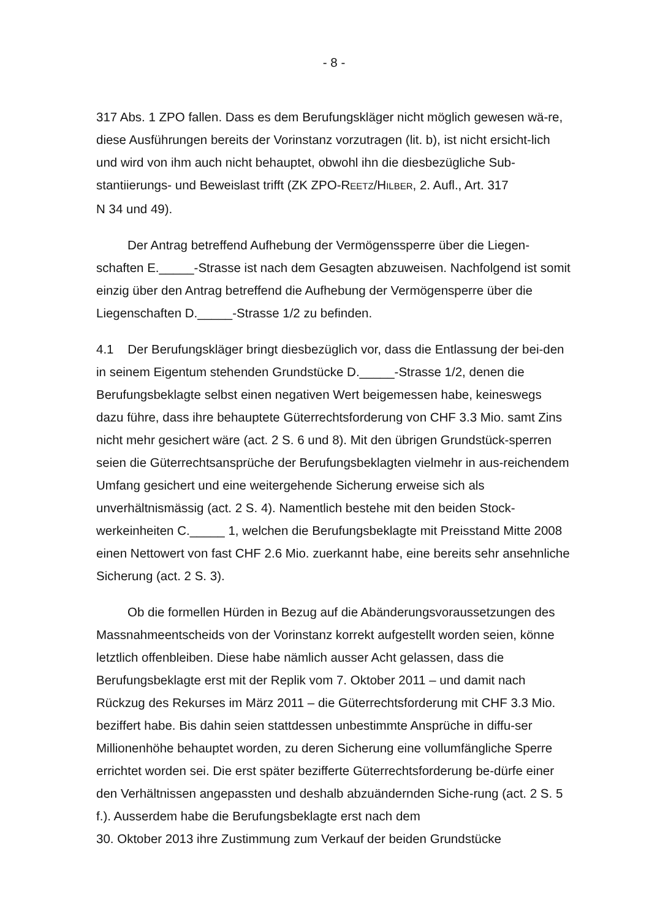- 8 -
317 Abs. 1 ZPO fallen. Dass es dem Berufungskläger nicht möglich gewesen wä-re, diese Ausführungen bereits der Vorinstanz vorzutragen (lit. b), ist nicht ersicht-lich und wird von ihm auch nicht behauptet, obwohl ihn die diesbezügliche Sub-stantiierungs- und Beweislast trifft (ZK ZPO-REETZ/HILBER, 2. Aufl., Art. 317
N 34 und 49).
Der Antrag betreffend Aufhebung der Vermögenssperre über die Liegen-schaften E._____-Strasse ist nach dem Gesagten abzuweisen. Nachfolgend ist somit einzig über den Antrag betreffend die Aufhebung der Vermögensperre über die Liegenschaften D._____-Strasse 1/2 zu befinden.
4.1 Der Berufungskläger bringt diesbezüglich vor, dass die Entlassung der bei-den in seinem Eigentum stehenden Grundstücke D._____-Strasse 1/2, denen die Berufungsbeklagte selbst einen negativen Wert beigemessen habe, keineswegs dazu führe, dass ihre behauptete Güterrechtsforderung von CHF 3.3 Mio. samt Zins nicht mehr gesichert wäre (act. 2 S. 6 und 8). Mit den übrigen Grundstück-sperren seien die Güterrechtsansprüche der Berufungsbeklagten vielmehr in aus-reichendem Umfang gesichert und eine weitergehende Sicherung erweise sich als unverhältnismässig (act. 2 S. 4). Namentlich bestehe mit den beiden Stock-werkeinheiten C._____ 1, welchen die Berufungsbeklagte mit Preisstand Mitte 2008 einen Nettowert von fast CHF 2.6 Mio. zuerkannt habe, eine bereits sehr ansehnliche Sicherung (act. 2 S. 3).
Ob die formellen Hürden in Bezug auf die Abänderungsvoraussetzungen des Massnahmeentscheids von der Vorinstanz korrekt aufgestellt worden seien, könne letztlich offenbleiben. Diese habe nämlich ausser Acht gelassen, dass die Berufungsbeklagte erst mit der Replik vom 7. Oktober 2011 – und damit nach Rückzug des Rekurses im März 2011 – die Güterrechtsforderung mit CHF 3.3 Mio. beziffert habe. Bis dahin seien stattdessen unbestimmte Ansprüche in diffu-ser Millionenhöhe behauptet worden, zu deren Sicherung eine vollumfängliche Sperre errichtet worden sei. Die erst später bezifferte Güterrechtsforderung be-dürfe einer den Verhältnissen angepassten und deshalb abzuändernden Siche-rung (act. 2 S. 5 f.). Ausserdem habe die Berufungsbeklagte erst nach dem
30. Oktober 2013 ihre Zustimmung zum Verkauf der beiden Grundstücke